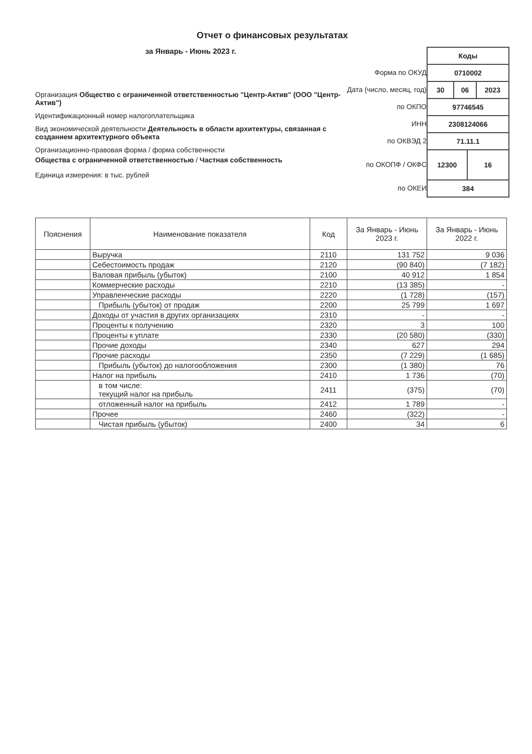Отчет о финансовых результатах
за Январь - Июнь 2023 г.
Организация Общество с ограниченной ответственностью "Центр-Актив" (ООО "Центр-Актив")
Идентификационный номер налогоплательщика
Вид экономической деятельности Деятельность в области архитектуры, связанная с созданием архитектурного объекта
Организационно-правовая форма / форма собственности
Общества с ограниченной ответственностью / Частная собственность
Единица измерения: в тыс. рублей
Форма по ОКУД
Дата (число, месяц, год)
по ОКПО
ИНН
по ОКВЭД 2
по ОКОПФ / ОКФС
по ОКЕИ
| Коды | | | |
| 0710002 | | | |
| 30 | 06 | | 2023 |
| 97746545 | | | |
| 2308124066 | | | |
| 71.11.1 | | | |
| 12300 | | 16 | |
| 384 | | | |
| Пояснения | Наименование показателя | Код | За Январь - Июнь 2023 г. | За Январь - Июнь 2022 г. |
| --- | --- | --- | --- | --- |
| | Выручка | 2110 | 131 752 | 9 036 |
| | Себестоимость продаж | 2120 | (90 840) | (7 182) |
| | Валовая прибыль (убыток) | 2100 | 40 912 | 1 854 |
| | Коммерческие расходы | 2210 | (13 385) | - |
| | Управленческие расходы | 2220 | (1 728) | (157) |
| | Прибыль (убыток) от продаж | 2200 | 25 799 | 1 697 |
| | Доходы от участия в других организациях | 2310 | - | - |
| | Проценты к получению | 2320 | 3 | 100 |
| | Проценты к уплате | 2330 | (20 580) | (330) |
| | Прочие доходы | 2340 | 627 | 294 |
| | Прочие расходы | 2350 | (7 229) | (1 685) |
| | Прибыль (убыток) до налогообложения | 2300 | (1 380) | 76 |
| | Налог на прибыль | 2410 | 1 736 | (70) |
| | в том числе: текущий налог на прибыль | 2411 | (375) | (70) |
| | отложенный налог на прибыль | 2412 | 1 789 | - |
| | Прочее | 2460 | (322) | - |
| | Чистая прибыль (убыток) | 2400 | 34 | 6 |